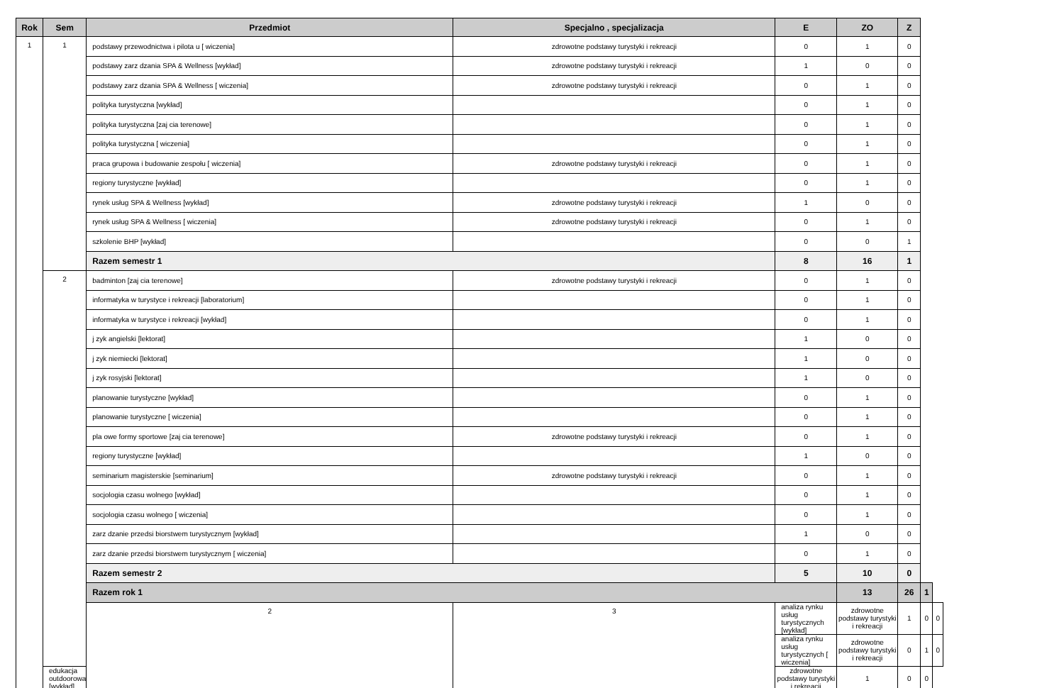| Rok | Sem | Przedmiot | Specjalno , specjalizacja | E | ZO | Z | | |
| --- | --- | --- | --- | --- | --- | --- | --- | --- |
| 1 | 1 | podstawy przewodnictwa i pilota u [ wiczenia] | zdrowotne podstawy turystyki i rekreacji | 0 | 1 | 0 | | |
| | | podstawy zarz dzania SPA & Wellness [wykład] | zdrowotne podstawy turystyki i rekreacji | 1 | 0 | 0 | | |
| | | podstawy zarz dzania SPA & Wellness [ wiczenia] | zdrowotne podstawy turystyki i rekreacji | 0 | 1 | 0 | | |
| | | polityka turystyczna [wykład] | | 0 | 1 | 0 | | |
| | | polityka turystyczna [zaj cia terenowe] | | 0 | 1 | 0 | | |
| | | polityka turystyczna [ wiczenia] | | 0 | 1 | 0 | | |
| | | praca grupowa i budowanie zespołu [ wiczenia] | zdrowotne podstawy turystyki i rekreacji | 0 | 1 | 0 | | |
| | | regiony turystyczne [wykład] | | 0 | 1 | 0 | | |
| | | rynek usług SPA & Wellness [wykład] | zdrowotne podstawy turystyki i rekreacji | 1 | 0 | 0 | | |
| | | rynek usług SPA & Wellness [ wiczenia] | zdrowotne podstawy turystyki i rekreacji | 0 | 1 | 0 | | |
| | | szkolenie BHP [wykład] | | 0 | 0 | 1 | | |
| | | Razem semestr 1 | | 8 | 16 | 1 | | |
| | 2 | badminton [zaj cia terenowe] | zdrowotne podstawy turystyki i rekreacji | 0 | 1 | 0 | | |
| | | informatyka w turystyce i rekreacji [laboratorium] | | 0 | 1 | 0 | | |
| | | informatyka w turystyce i rekreacji [wykład] | | 0 | 1 | 0 | | |
| | | j zyk angielski [lektorat] | | 1 | 0 | 0 | | |
| | | j zyk niemiecki [lektorat] | | 1 | 0 | 0 | | |
| | | j zyk rosyjski [lektorat] | | 1 | 0 | 0 | | |
| | | planowanie turystyczne [wykład] | | 0 | 1 | 0 | | |
| | | planowanie turystyczne [ wiczenia] | | 0 | 1 | 0 | | |
| | | pla owe formy sportowe [zaj cia terenowe] | zdrowotne podstawy turystyki i rekreacji | 0 | 1 | 0 | | |
| | | regiony turystyczne [wykład] | | 1 | 0 | 0 | | |
| | | seminarium magisterskie [seminarium] | zdrowotne podstawy turystyki i rekreacji | 0 | 1 | 0 | | |
| | | socjologia czasu wolnego [wykład] | | 0 | 1 | 0 | | |
| | | socjologia czasu wolnego [ wiczenia] | | 0 | 1 | 0 | | |
| | | zarz dzanie przedsi biorstwem turystycznym [wykład] | | 1 | 0 | 0 | | |
| | | zarz dzanie przedsi biorstwem turystycznym [ wiczenia] | | 0 | 1 | 0 | | |
| | | Razem semestr 2 | | 5 | 10 | 0 | | |
| | | Razem rok 1 | | | 13 | 26 | 1 | |
| | | 2 | 3 | analiza rynku usług turystycznych [wykład] | zdrowotne podstawy turystyki i rekreacji | 1 | 0 | 0 |
| | | | | analiza rynku usług turystycznych [ wiczenia] | zdrowotne podstawy turystyki i rekreacji | 0 | 1 | 0 |
| | edukacja outdoorowa [wykład] | | | zdrowotne podstawy turystyki i rekreacji | 1 | 0 | 0 | |